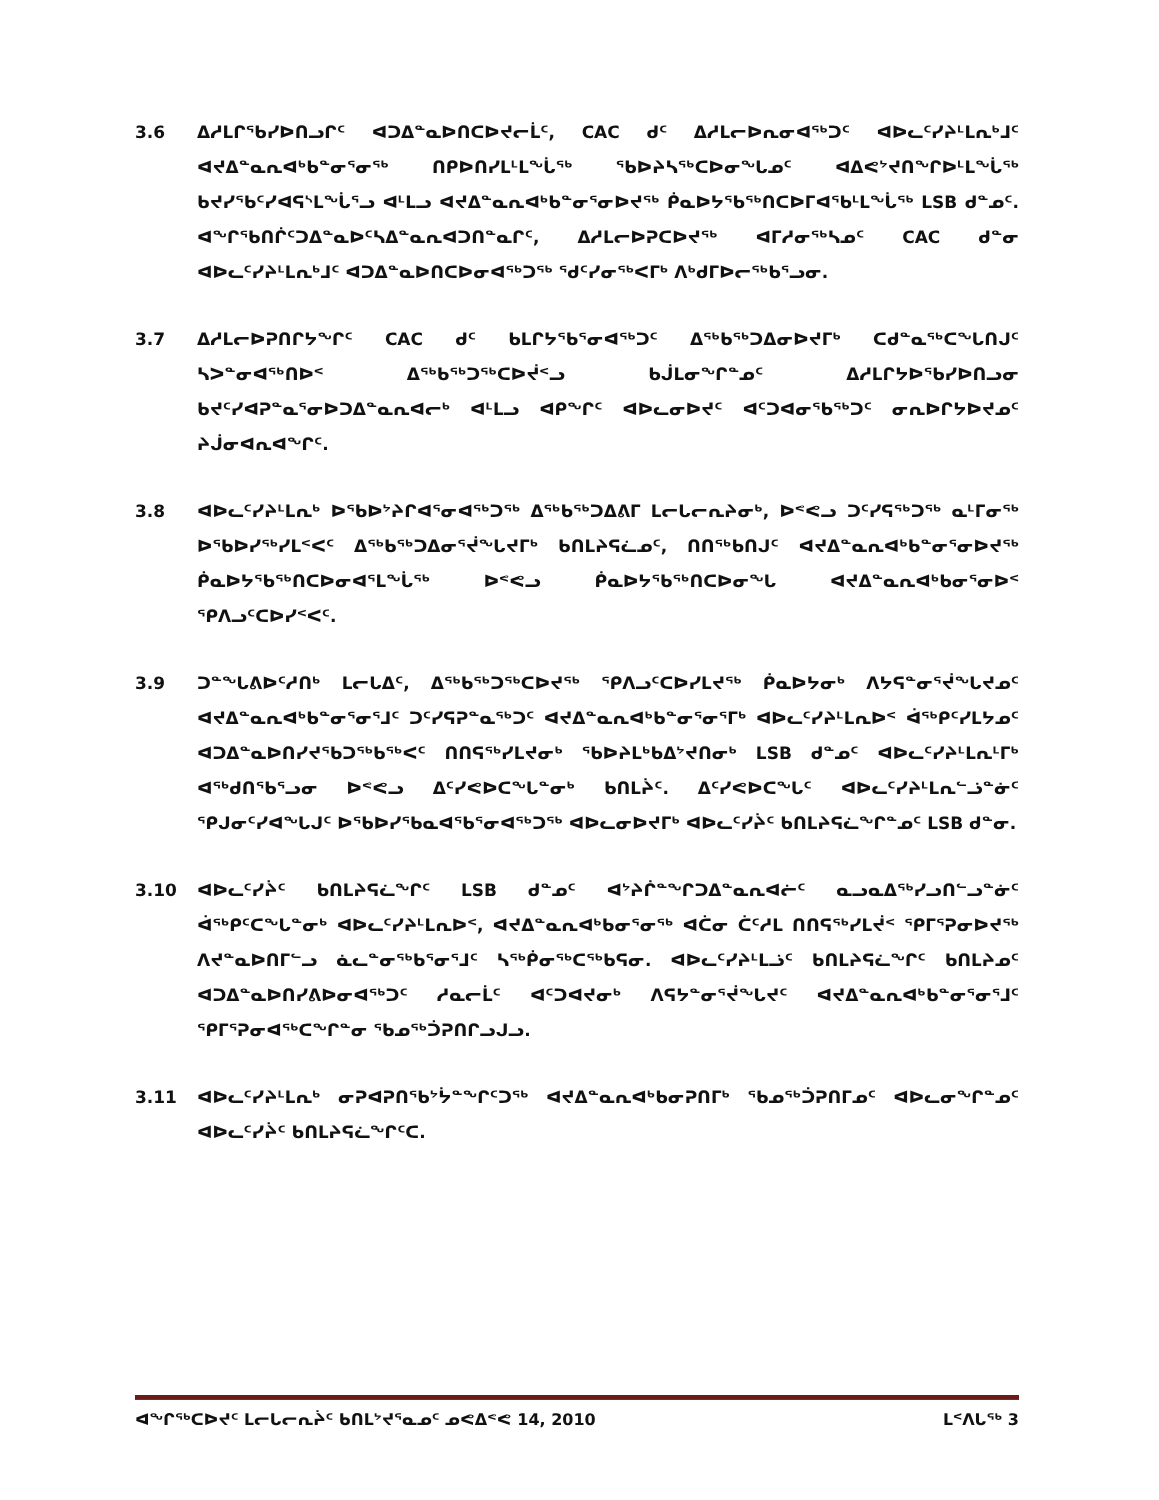3.6 ᐃᓱᒪᒋᖃᓯᐅᑎᓗᒋᑦ ᐊᑐᐃᓐᓇᐅᑎᑕᐅᔪᓕᒫᑦ, CAC ᑯᑦ ᐃᓱᒪᓕᐅᕆᓂᐊᖅᑐᑦ ᐊᐅᓚᑦᓯᔨᒻᒪᕆᒃᒧᑦ ᐊᔪᐃᓐᓇᕆᐊᒃᑲᓐᓂᕐᓂᖅ ᑎᑭᐅᑎᓯᒪᒻᒪᖔᖅ ᖃᐅᔨᓴᖅᑕᐅᓂᖓᓄᑦ ᐊᐃᕙᔾᔪᑎᖏᐅᒻᒪᖔᖅ ᑲᔪᓯᕐᑲᑦᓯᐊᕋᔅᒪᖔᕐᓗ ᐊᒻᒪᓗ ᐊᔪᐃᓐᓇᕆᐊᒃᑲᓐᓂᕐᓂᐅᔪᖅ ᑮᓇᐅᔭᖃᖅᑎᑕᐅᒥᐊᖃᒻᒪᖔᖅ LSB ᑯᓐᓄᑦ. ᐊᖏᖃᑎᒌᑦᑐᐃᓐᓇᐅᑦᓴᐃᓐᓇᕆᐊᑐᑎᓐᓇᒋᑦ, ᐃᓱᒪᓕᐅᕈᑕᐅᔪᖅ ᐊᒥᓱᓂᖅᓴᓄᑦ CAC ᑯᓐᓂ ᐊᐅᓚᑦᓯᔨᒻᒪᕆᒃᒧᑦ ᐊᑐᐃᓐᓇᐅᑎᑕᐅᓂᐊᖅᑐᖅ ᖁᑦᓯᓂᖅᐸᒥᒃ ᐱᒃᑯᒥᐅᓕᖅᑲᕐᓗᓂ.
3.7 ᐃᓱᒪᓕᐅᕈᑎᒋᔭᖏᑦ CAC ᑯᑦ ᑲᒪᒋᔭᖃᕐᓂᐊᖅᑐᑦ ᐃᖅᑲᖅᑐᐃᓂᐅᔪᒥᒃ ᑕᑯᓐᓇᖅᑕᖓᑎᒍᑦ ᓴᐳᓐᓂᐊᖅᑎᐅᑉ ᐃᖅᑲᖅᑐᖅᑕᐅᔫᑉᓗ ᑲᒎᒪᓂᖏᓐᓄᑦ ᐃᓱᒪᒋᔭᐅᖃᓯᐅᑎᓗᓂ ᑲᔪᑦᓯᐊᕈᓐᓇᕐᓂᐅᑐᐃᓐᓇᕆᐊᓕᒃ ᐊᒻᒪᓗ ᐊᑭᖏᑦ ᐊᐅᓚᓂᐅᔪᑦ ᐊᑦᑐᐊᓂᖃᖅᑐᑦ ᓂᕆᐅᒋᔭᐅᔪᓄᑦ ᔨᒎᓂᐊᕆᐊᖏᑦ.
3.8 ᐊᐅᓚᑦᓯᔨᒻᒪᕆᒃ ᐅᖃᐅᔾᔨᒋᐊᕐᓂᐊᖅᑐᖅ ᐃᖅᑲᖅᑐᐃᕕᒥ ᒪᓕᒐᓕᕆᔨᓂᒃ, ᐅᕝᕙᓗ ᑐᑦᓯᕋᖅᑐᖅ ᓇᒻᒥᓂᖅ ᐅᖃᐅᓯᖅᓯᒪᑉᐸᑦ ᐃᖅᑲᖅᑐᐃᓂᕐᔫᖓᔪᒥᒃ ᑲᑎᒪᔨᕋᓛᓄᑦ, ᑎᑎᖅᑲᑎᒍᑦ ᐊᔪᐃᓐᓇᕆᐊᒃᑲᓐᓂᕐᓂᐅᔪᖅ ᑮᓇᐅᔭᖃᖅᑎᑕᐅᓂᐊᕐᒪᖔᖅ ᐅᕝᕙᓗ ᑮᓇᐅᔭᖃᖅᑎᑕᐅᓂᖓ ᐊᔪᐃᓐᓇᕆᐊᒃᑲᓂᕐᓂᐅᑉ ᕿᐱᓗᑦᑕᐅᓯᑉᐸᑦ.
3.9 ᑐᓐᖓᕕᐅᑦᓱᑎᒃ ᒪᓕᒐᐃᑦ, ᐃᖅᑲᖅᑐᖅᑕᐅᔪᖅ ᕿᐱᓗᑦᑕᐅᓯᒪᔪᖅ ᑮᓇᐅᔭᓂᒃ ᐱᔭᕋᓐᓂᕐᔫᖓᔪᓄᑦ ᐊᔪᐃᓐᓇᕆᐊᒃᑲᓐᓂᕐᓂᕐᒧᑦ ᑐᑦᓯᕋᕈᓐᓇᖅᑐᑦ ᐊᔪᐃᓐᓇᕆᐊᒃᑲᓐᓂᕐᓂᕐᒥᒃ ᐊᐅᓚᑦᓯᔨᒻᒪᕆᐅᑉ ᐋᖅᑭᑦᓯᒪᔭᓄᑦ ᐊᑐᐃᓐᓇᐅᑎᓯᔪᕐᑲᑐᖅᑲᖅᐸᑦ ᑎᑎᕋᖅᓯᒪᔪᓂᒃ ᖃᐅᔨᒪᒃᑲᐃᔾᔪᑎᓂᒃ LSB ᑯᓐᓄᑦ ᐊᐅᓚᑦᓯᔨᒻᒪᕆᒻᒥᒃ ᐊᖅᑯᑎᖃᕐᓗᓂ ᐅᕝᕙᓗ ᐃᑦᓯᕙᐅᑕᖓᓐᓂᒃ ᑲᑎᒪᔩᑦ. ᐃᑦᓯᕙᐅᑕᖓᑦ ᐊᐅᓚᑦᓯᔨᒻᒪᕆᓪᓘᓐᓃᑦ ᕿᒍᓂᑦᓯᐊᖓᒍᑦ ᐅᖃᐅᓯᖃᓇᐊᖃᕐᓂᐊᖅᑐᖅ ᐊᐅᓚᓂᐅᔪᒥᒃ ᐊᐅᓚᑦᓯᔩᑦ ᑲᑎᒪᔨᕋᓛᖏᓐᓄᑦ LSB ᑯᓐᓂ.
3.10 ᐊᐅᓚᑦᓯᔩᑦ ᑲᑎᒪᔨᕋᓛᖏᑦ LSB ᑯᓐᓄᑦ ᐊᔾᔨᒌᓐᖏᑐᐃᓐᓇᕆᐊᓖᑦ ᓇᓗᓇᐃᖅᓯᓗᑎᓪᓗᓐᓃᑦ ᐋᖅᑭᑦᑕᖓᓐᓂᒃ ᐊᐅᓚᑦᓯᔨᒻᒪᕆᐅᑉ, ᐊᔪᐃᓐᓇᕆᐊᒃᑲᓂᕐᓂᖅ ᐊᑖᓂ ᑖᑦᓱᒪ ᑎᑎᕋᖅᓯᒪᔫᑉ ᕿᒥᕐᕈᓂᐅᔪᖅ ᐱᔪᓐᓇᐅᑎᒥᓪᓗ ᓈᓚᓐᓂᖅᑲᕐᓂᕐᒧᑦ ᓴᖅᑮᓂᖅᑕᖅᑲᕋᓂ. ᐊᐅᓚᑦᓯᔨᒻᒪᓘᑦ ᑲᑎᒪᔨᕋᓛᖏᑦ ᑲᑎᒪᔨᓄᑦ ᐊᑐᐃᓐᓇᐅᑎᓯᕕᐅᓂᐊᖅᑐᑦ ᓱᓇᓕᒫᑦ ᐊᑦᑐᐊᔪᓂᒃ ᐱᕋᔭᓐᓂᕐᔫᖓᔪᑦ ᐊᔪᐃᓐᓇᕆᐊᒃᑲᓐᓂᕐᓂᕐᒧᑦ ᕿᒥᕐᕈᓂᐊᖅᑕᖏᓐᓂ ᖃᓄᖅᑑᕈᑎᒋᓗᒍᓗ.
3.11 ᐊᐅᓚᑦᓯᔨᒻᒪᕆᒃ ᓂᕈᐊᕈᑎᖃᔾᔮᓐᖏᑦᑐᖅ ᐊᔪᐃᓐᓇᕆᐊᒃᑲᓂᕈᑎᒥᒃ ᖃᓄᖅᑑᕈᑎᒥᓄᑦ ᐊᐅᓚᓂᖏᓐᓄᑦ ᐊᐅᓚᑦᓯᔩᑦ ᑲᑎᒪᔨᕋᓛᖏᑦᑕ.
ᐊᖏᖅᑕᐅᔪᑦ ᒪᓕᒐᓕᕆᔩᑦ ᑲᑎᒪᔾᔪᕐᓇᓄᑦ ᓄᕙᐃᕝᕙ 14, 2010 ᒪᑉᐱᒐᖅ 3